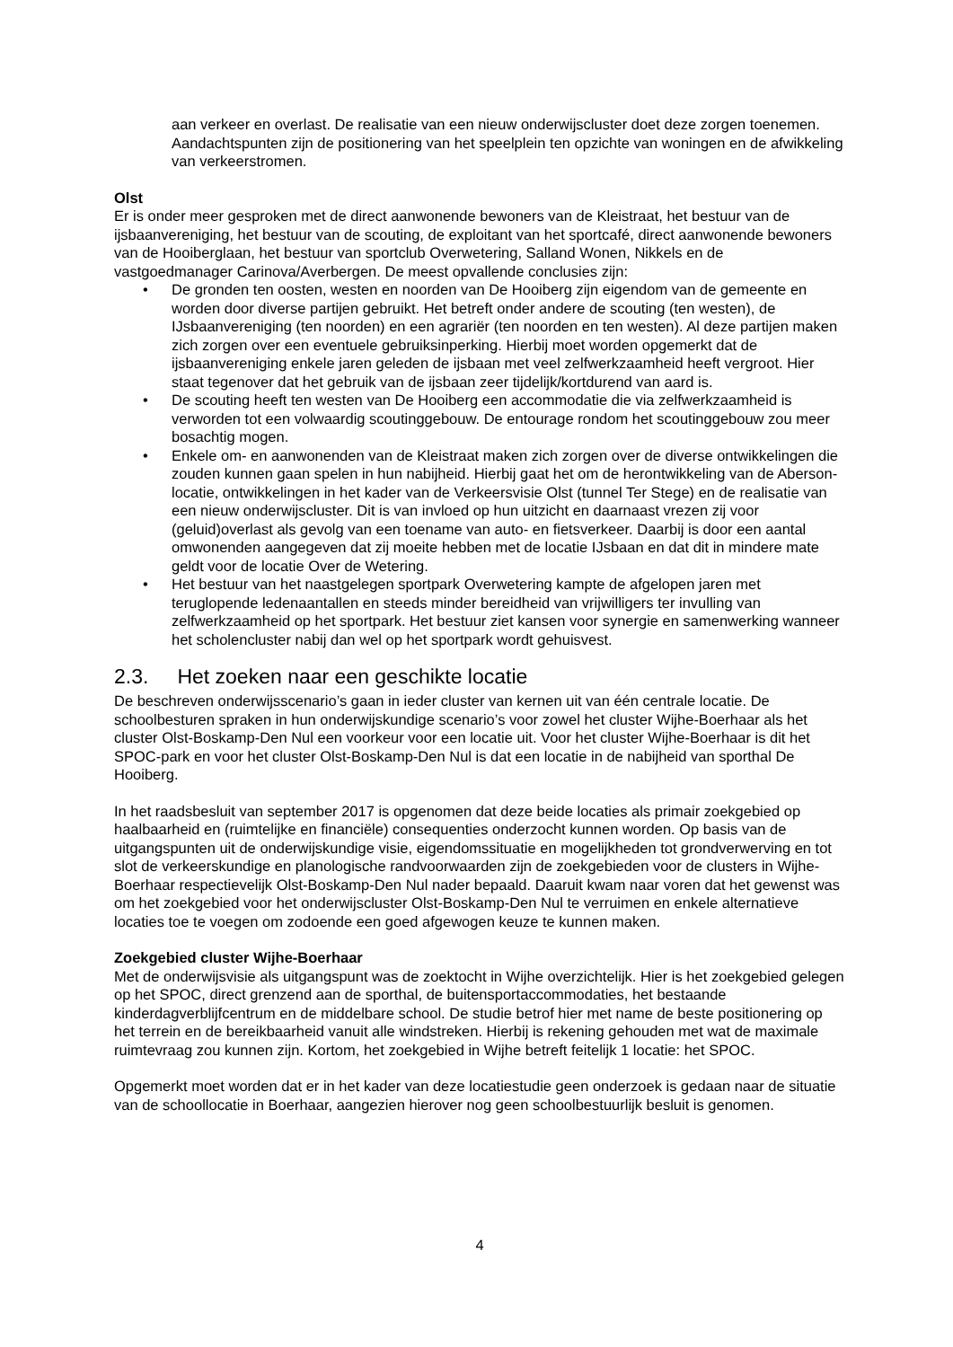aan verkeer en overlast. De realisatie van een nieuw onderwijscluster doet deze zorgen toenemen. Aandachtspunten zijn de positionering van het speelplein ten opzichte van woningen en de afwikkeling van verkeerstromen.
Olst
Er is onder meer gesproken met de direct aanwonende bewoners van de Kleistraat, het bestuur van de ijsbaanvereniging, het bestuur van de scouting, de exploitant van het sportcafé, direct aanwonende bewoners van de Hooiberglaan, het bestuur van sportclub Overwetering, Salland Wonen, Nikkels en de vastgoedmanager Carinova/Averbergen. De meest opvallende conclusies zijn:
• De gronden ten oosten, westen en noorden van De Hooiberg zijn eigendom van de gemeente en worden door diverse partijen gebruikt. Het betreft onder andere de scouting (ten westen), de IJsbaanvereniging (ten noorden) en een agrariër (ten noorden en ten westen). Al deze partijen maken zich zorgen over een eventuele gebruiksinperking. Hierbij moet worden opgemerkt dat de ijsbaanvereniging enkele jaren geleden de ijsbaan met veel zelfwerkzaamheid heeft vergroot. Hier staat tegenover dat het gebruik van de ijsbaan zeer tijdelijk/kortdurend van aard is.
• De scouting heeft ten westen van De Hooiberg een accommodatie die via zelfwerkzaamheid is verworden tot een volwaardig scoutinggebouw. De entourage rondom het scoutinggebouw zou meer bosachtig mogen.
• Enkele om- en aanwonenden van de Kleistraat maken zich zorgen over de diverse ontwikkelingen die zouden kunnen gaan spelen in hun nabijheid. Hierbij gaat het om de herontwikkeling van de Aberson-locatie, ontwikkelingen in het kader van de Verkeersvisie Olst (tunnel Ter Stege) en de realisatie van een nieuw onderwijscluster. Dit is van invloed op hun uitzicht en daarnaast vrezen zij voor (geluid)overlast als gevolg van een toename van auto- en fietsverkeer. Daarbij is door een aantal omwonenden aangegeven dat zij moeite hebben met de locatie IJsbaan en dat dit in mindere mate geldt voor de locatie Over de Wetering.
• Het bestuur van het naastgelegen sportpark Overwetering kampte de afgelopen jaren met teruglopende ledenaantallen en steeds minder bereidheid van vrijwilligers ter invulling van zelfwerkzaamheid op het sportpark. Het bestuur ziet kansen voor synergie en samenwerking wanneer het scholencluster nabij dan wel op het sportpark wordt gehuisvest.
2.3. Het zoeken naar een geschikte locatie
De beschreven onderwijsscenario’s gaan in ieder cluster van kernen uit van één centrale locatie. De schoolbesturen spraken in hun onderwijskundige scenario’s voor zowel het cluster Wijhe-Boerhaar als het cluster Olst-Boskamp-Den Nul een voorkeur voor een locatie uit. Voor het cluster Wijhe-Boerhaar is dit het SPOC-park en voor het cluster Olst-Boskamp-Den Nul is dat een locatie in de nabijheid van sporthal De Hooiberg.
In het raadsbesluit van september 2017 is opgenomen dat deze beide locaties als primair zoekgebied op haalbaarheid en (ruimtelijke en financiële) consequenties onderzocht kunnen worden. Op basis van de uitgangspunten uit de onderwijskundige visie, eigendomssituatie en mogelijkheden tot grondverwerving en tot slot de verkeerskundige en planologische randvoorwaarden zijn de zoekgebieden voor de clusters in Wijhe-Boerhaar respectievelijk Olst-Boskamp-Den Nul nader bepaald. Daaruit kwam naar voren dat het gewenst was om het zoekgebied voor het onderwijscluster Olst-Boskamp-Den Nul te verruimen en enkele alternatieve locaties toe te voegen om zodoende een goed afgewogen keuze te kunnen maken.
Zoekgebied cluster Wijhe-Boerhaar
Met de onderwijsvisie als uitgangspunt was de zoektocht in Wijhe overzichtelijk. Hier is het zoekgebied gelegen op het SPOC, direct grenzend aan de sporthal, de buitensportaccommodaties, het bestaande kinderdagverblijfcentrum en de middelbare school. De studie betrof hier met name de beste positionering op het terrein en de bereikbaarheid vanuit alle windstreken. Hierbij is rekening gehouden met wat de maximale ruimtevraag zou kunnen zijn. Kortom, het zoekgebied in Wijhe betreft feitelijk 1 locatie: het SPOC.
Opgemerkt moet worden dat er in het kader van deze locatiestudie geen onderzoek is gedaan naar de situatie van de schoollocatie in Boerhaar, aangezien hierover nog geen schoolbestuurlijk besluit is genomen.
4